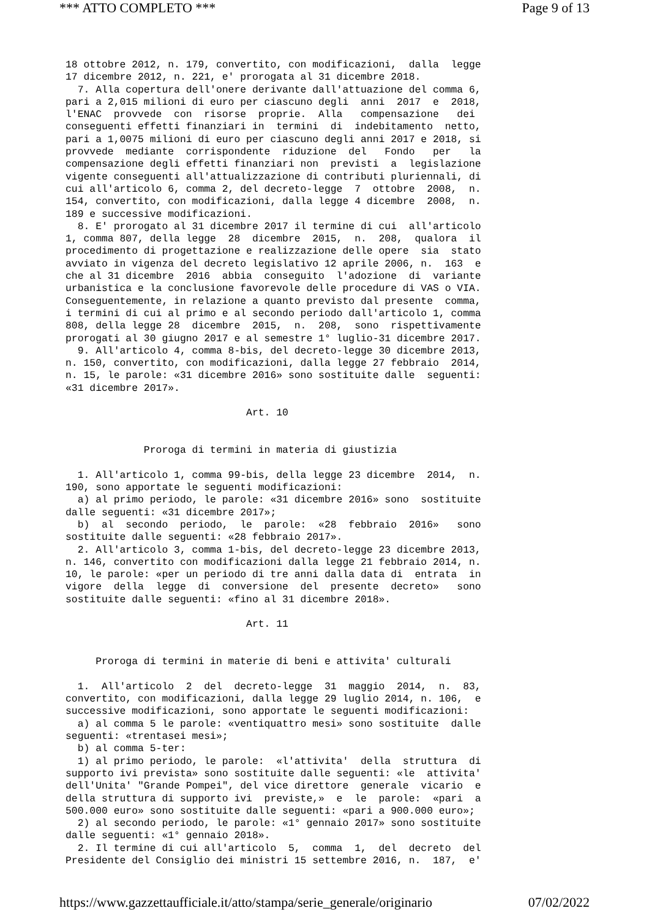*** ATTO COMPLETO *** Page 9 of 13
18 ottobre 2012, n. 179, convertito, con modificazioni,  dalla  legge
17 dicembre 2012, n. 221, e' prorogata al 31 dicembre 2018.
  7. Alla copertura dell'onere derivante dall'attuazione del comma 6,
pari a 2,015 milioni di euro per ciascuno degli  anni  2017  e  2018,
l'ENAC  provvede  con  risorse  proprie.  Alla   compensazione   dei
conseguenti effetti finanziari in  termini  di  indebitamento  netto,
pari a 1,0075 milioni di euro per ciascuno degli anni 2017 e 2018, si
provvede  mediante  corrispondente  riduzione  del   Fondo   per   la
compensazione degli effetti finanziari non  previsti  a  legislazione
vigente conseguenti all'attualizzazione di contributi pluriennali, di
cui all'articolo 6, comma 2, del decreto-legge  7  ottobre  2008,  n.
154, convertito, con modificazioni, dalla legge 4 dicembre  2008,  n.
189 e successive modificazioni.
  8. E' prorogato al 31 dicembre 2017 il termine di cui  all'articolo
1, comma 807, della legge  28  dicembre  2015,  n.  208,  qualora  il
procedimento di progettazione e realizzazione delle opere  sia  stato
avviato in vigenza del decreto legislativo 12 aprile 2006, n.  163  e
che al 31 dicembre  2016  abbia  conseguito  l'adozione  di  variante
urbanistica e la conclusione favorevole delle procedure di VAS o VIA.
Conseguentemente, in relazione a quanto previsto dal presente  comma,
i termini di cui al primo e al secondo periodo dall'articolo 1, comma
808, della legge 28  dicembre  2015,  n.  208,  sono  rispettivamente
prorogati al 30 giugno 2017 e al semestre 1° luglio-31 dicembre 2017.
  9. All'articolo 4, comma 8-bis, del decreto-legge 30 dicembre 2013,
n. 150, convertito, con modificazioni, dalla legge 27 febbraio  2014,
n. 15, le parole: «31 dicembre 2016» sono sostituite dalle  seguenti:
«31 dicembre 2017».

                              Art. 10


             Proroga di termini in materia di giustizia

  1. All'articolo 1, comma 99-bis, della legge 23 dicembre  2014,  n.
190, sono apportate le seguenti modificazioni:
  a) al primo periodo, le parole: «31 dicembre 2016» sono  sostituite
dalle seguenti: «31 dicembre 2017»;
  b)  al  secondo  periodo,  le  parole:  «28  febbraio  2016»   sono
sostituite dalle seguenti: «28 febbraio 2017».
  2. All'articolo 3, comma 1-bis, del decreto-legge 23 dicembre 2013,
n. 146, convertito con modificazioni dalla legge 21 febbraio 2014, n.
10, le parole: «per un periodo di tre anni dalla data di  entrata  in
vigore  della  legge  di  conversione  del  presente  decreto»   sono
sostituite dalle seguenti: «fino al 31 dicembre 2018».

                              Art. 11


     Proroga di termini in materie di beni e attivita' culturali

  1.  All'articolo  2  del  decreto-legge  31  maggio  2014,  n.  83,
convertito, con modificazioni, dalla legge 29 luglio 2014, n. 106,  e
successive modificazioni, sono apportate le seguenti modificazioni:
  a) al comma 5 le parole: «ventiquattro mesi» sono sostituite  dalle
seguenti: «trentasei mesi»;
  b) al comma 5-ter:
  1) al primo periodo, le parole:  «l'attivita'  della  struttura  di
supporto ivi prevista» sono sostituite dalle seguenti: «le  attivita'
dell'Unita' "Grande Pompei", del vice direttore  generale  vicario  e
della struttura di supporto ivi  previste,»  e  le  parole:  «pari  a
500.000 euro» sono sostituite dalle seguenti: «pari a 900.000 euro»;
  2) al secondo periodo, le parole: «1° gennaio 2017» sono sostituite
dalle seguenti: «1° gennaio 2018».
  2. Il termine di cui all'articolo  5,  comma  1,  del  decreto  del
Presidente del Consiglio dei ministri 15 settembre 2016, n.  187,  e'
https://www.gazzettaufficiale.it/atto/stampa/serie_generale/originario 07/02/2022